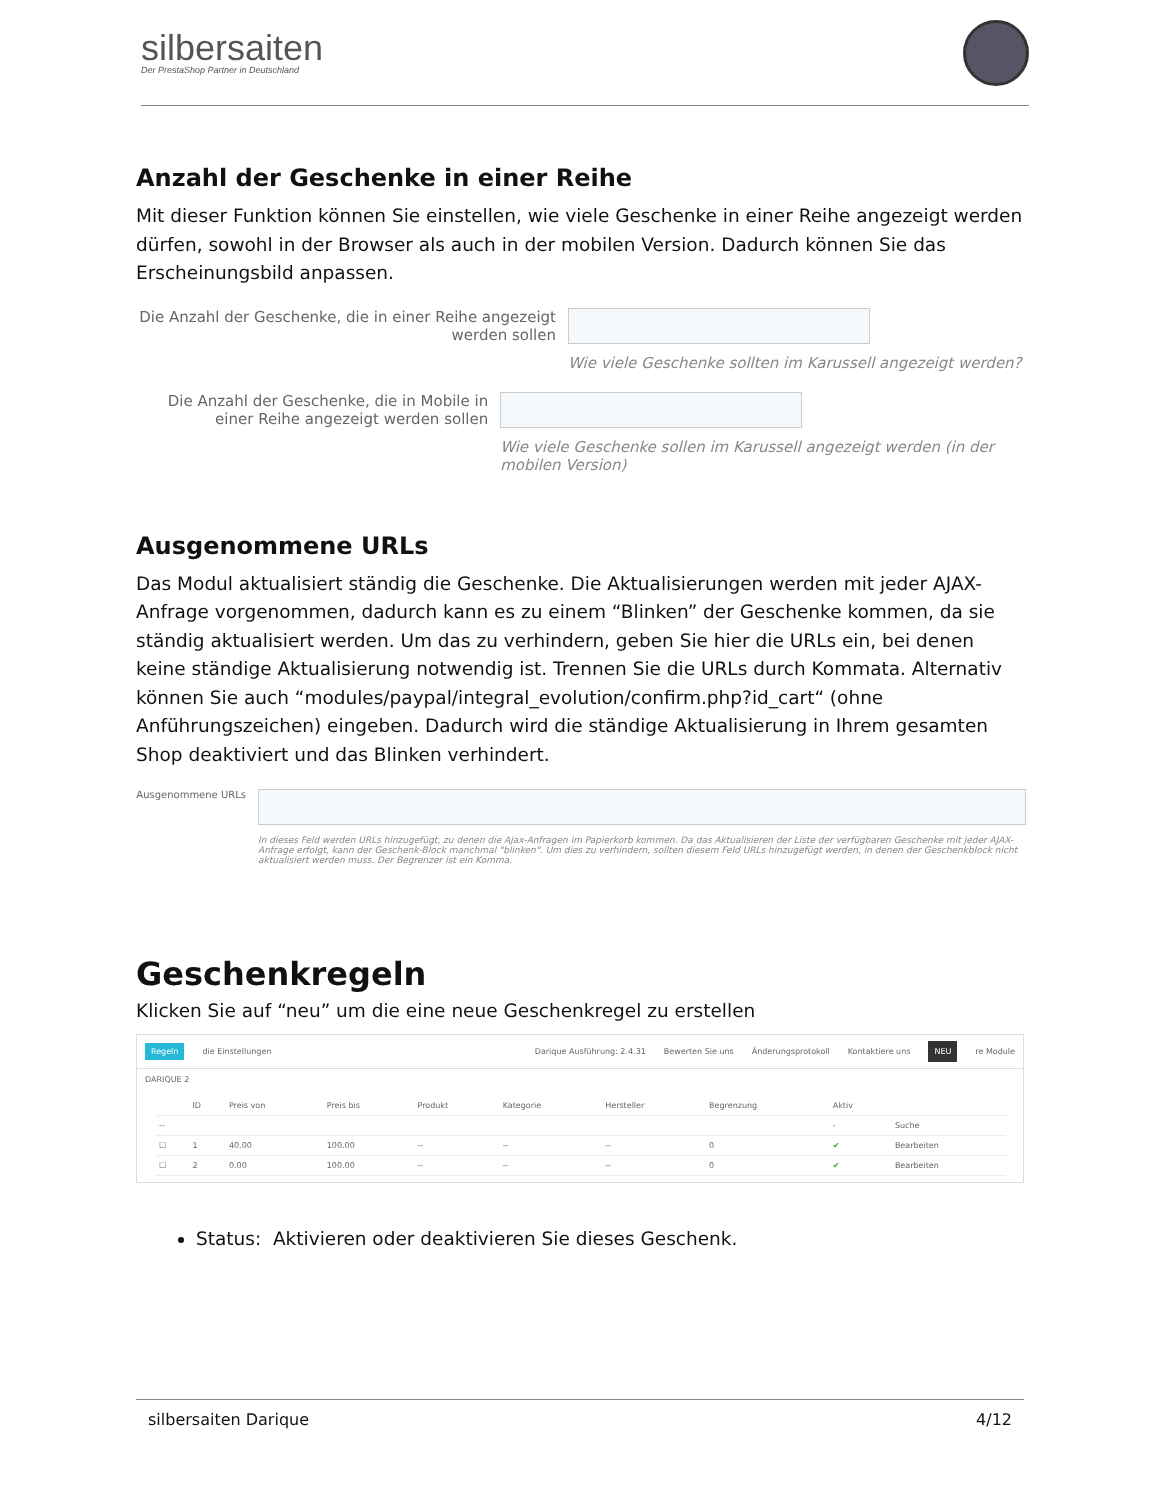silbersaiten
Der PrestaShop Partner in Deutschland
Anzahl der Geschenke in einer Reihe
Mit dieser Funktion können Sie einstellen, wie viele Geschenke in einer Reihe angezeigt werden dürfen, sowohl in der Browser als auch in der mobilen Version. Dadurch können Sie das Erscheinungsbild anpassen.
Die Anzahl der Geschenke, die in einer Reihe angezeigt werden sollen
Wie viele Geschenke sollten im Karussell angezeigt werden?
Die Anzahl der Geschenke, die in Mobile in einer Reihe angezeigt werden sollen
Wie viele Geschenke sollen im Karussell angezeigt werden (in der mobilen Version)
Ausgenommene URLs
Das Modul aktualisiert ständig die Geschenke. Die Aktualisierungen werden mit jeder AJAX-Anfrage vorgenommen, dadurch kann es zu einem “Blinken” der Geschenke kommen, da sie ständig aktualisiert werden. Um das zu verhindern, geben Sie hier die URLs ein, bei denen keine ständige Aktualisierung notwendig ist. Trennen Sie die URLs durch Kommata. Alternativ können Sie auch “modules/paypal/integral_evolution/confirm.php?id_cart“ (ohne Anführungszeichen) eingeben. Dadurch wird die ständige Aktualisierung in Ihrem gesamten Shop deaktiviert und das Blinken verhindert.
Ausgenommene URLs
In dieses Feld werden URLs hinzugefügt, zu denen die Ajax-Anfragen im Papierkorb kommen. Da das Aktualisieren der Liste der verfügbaren Geschenke mit jeder AJAX-Anfrage erfolgt, kann der Geschenk-Block manchmal "blinken". Um dies zu verhindern, sollten diesem Feld URLs hinzugefügt werden, in denen der Geschenkblock nicht aktualisiert werden muss. Der Begrenzer ist ein Komma.
Geschenkregeln
Klicken Sie auf “neu” um die eine neue Geschenkregel zu erstellen
Regeln die Einstellungen Darique Ausführung: 2.4.31 Bewerten Sie uns Änderungsprotokoll Kontaktiere uns NEU re Module
DARIQUE 2
| | ID | Preis von | Preis bis | Produkt | Kategorie | Hersteller | Begrenzung | Aktiv | |
| --- | --- | --- | --- | --- | --- | --- | --- | --- | --- |
| -- | | | | | | | | - | Suche |
| ☐ | 1 | 40.00 | 100.00 | -- | -- | -- | 0 | ✔ | Bearbeiten |
| ☐ | 2 | 0.00 | 100.00 | -- | -- | -- | 0 | ✔ | Bearbeiten |
Status: Aktivieren oder deaktivieren Sie dieses Geschenk.
silbersaiten Darique 4/12